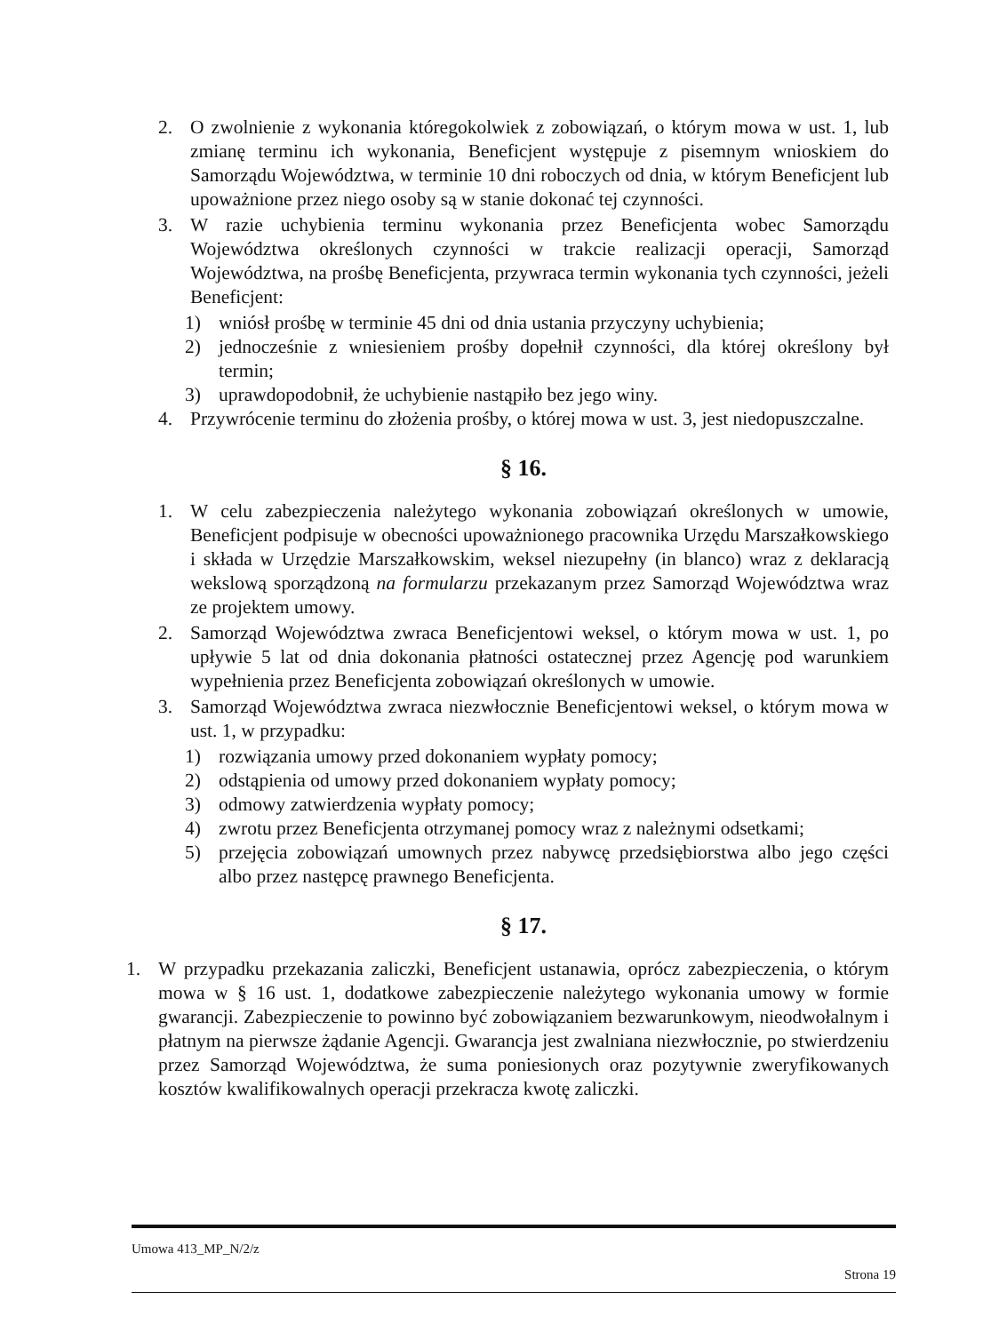2. O zwolnienie z wykonania któregokolwiek z zobowiązań, o którym mowa w ust. 1, lub zmianę terminu ich wykonania, Beneficjent występuje z pisemnym wnioskiem do Samorządu Województwa, w terminie 10 dni roboczych od dnia, w którym Beneficjent lub upoważnione przez niego osoby są w stanie dokonać tej czynności.
3. W razie uchybienia terminu wykonania przez Beneficjenta wobec Samorządu Województwa określonych czynności w trakcie realizacji operacji, Samorząd Województwa, na prośbę Beneficjenta, przywraca termin wykonania tych czynności, jeżeli Beneficjent:
1) wniósł prośbę w terminie 45 dni od dnia ustania przyczyny uchybienia;
2) jednocześnie z wniesieniem prośby dopełnił czynności, dla której określony był termin;
3) uprawdopodobnił, że uchybienie nastąpiło bez jego winy.
4. Przywrócenie terminu do złożenia prośby, o której mowa w ust. 3, jest niedopuszczalne.
§ 16.
1. W celu zabezpieczenia należytego wykonania zobowiązań określonych w umowie, Beneficjent podpisuje w obecności upoważnionego pracownika Urzędu Marszałkowskiego i składa w Urzędzie Marszałkowskim, weksel niezupełny (in blanco) wraz z deklaracją wekslową sporządzoną na formularzu przekazanym przez Samorząd Województwa wraz ze projektem umowy.
2. Samorząd Województwa zwraca Beneficjentowi weksel, o którym mowa w ust. 1, po upływie 5 lat od dnia dokonania płatności ostatecznej przez Agencję pod warunkiem wypełnienia przez Beneficjenta zobowiązań określonych w umowie.
3. Samorząd Województwa zwraca niezwłocznie Beneficjentowi weksel, o którym mowa w ust. 1, w przypadku:
1) rozwiązania umowy przed dokonaniem wypłaty pomocy;
2) odstąpienia od umowy przed dokonaniem wypłaty pomocy;
3) odmowy zatwierdzenia wypłaty pomocy;
4) zwrotu przez Beneficjenta otrzymanej pomocy wraz z należnymi odsetkami;
5) przejęcia zobowiązań umownych przez nabywcę przedsiębiorstwa albo jego części albo przez następcę prawnego Beneficjenta.
§ 17.
1. W przypadku przekazania zaliczki, Beneficjent ustanawia, oprócz zabezpieczenia, o którym mowa w § 16 ust. 1, dodatkowe zabezpieczenie należytego wykonania umowy w formie gwarancji. Zabezpieczenie to powinno być zobowiązaniem bezwarunkowym, nieodwołalnym i płatnym na pierwsze żądanie Agencji. Gwarancja jest zwalniana niezwłocznie, po stwierdzeniu przez Samorząd Województwa, że suma poniesionych oraz pozytywnie zweryfikowanych kosztów kwalifikowalnych operacji przekracza kwotę zaliczki.
Umowa 413_MP_N/2/z
Strona 19